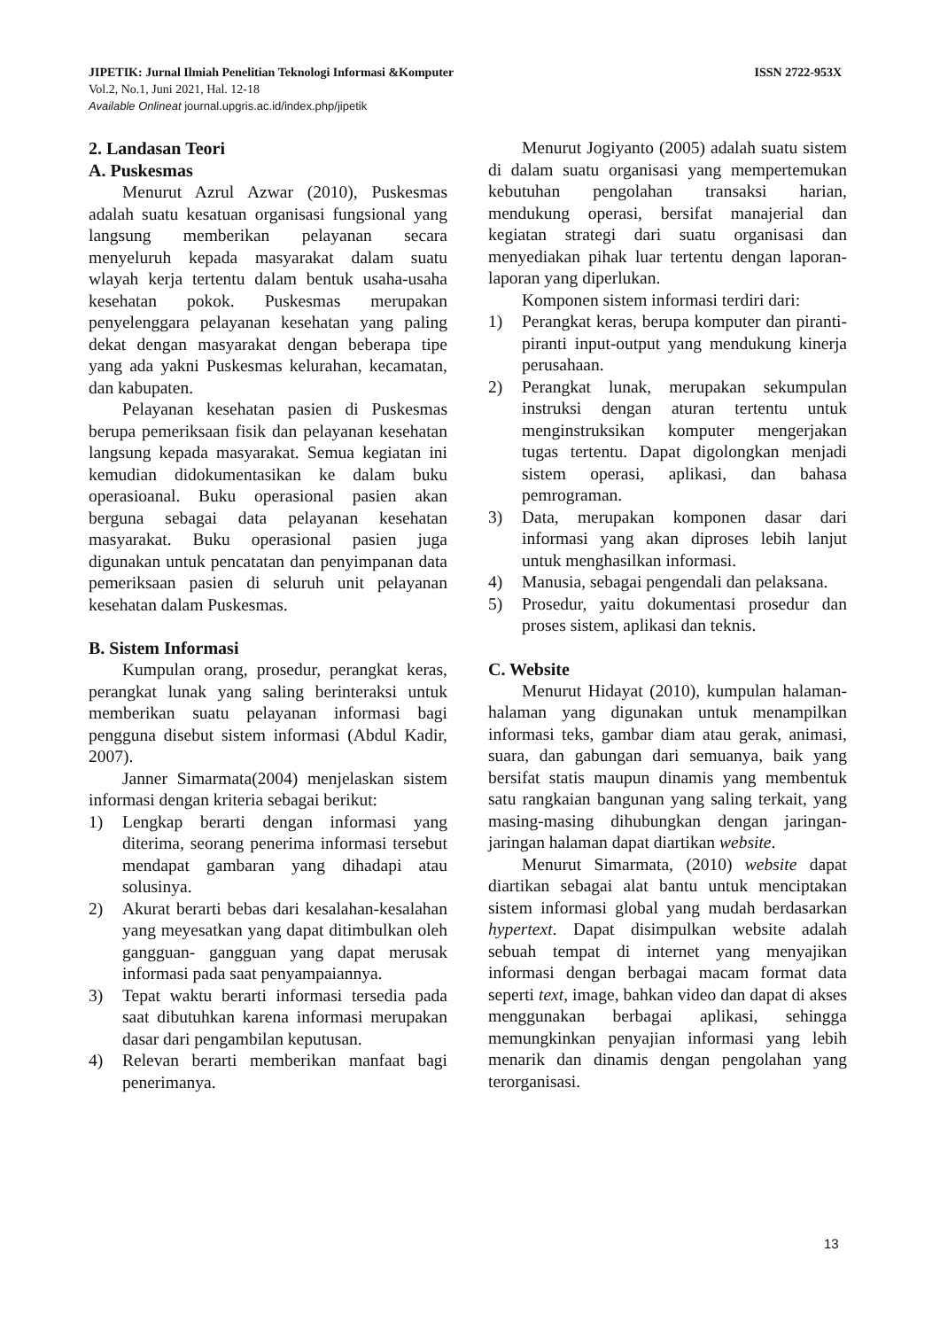JIPETIK: Jurnal Ilmiah Penelitian Teknologi Informasi &Komputer ISSN 2722-953X
Vol.2, No.1, Juni 2021, Hal. 12-18
Available Onlineat journal.upgris.ac.id/index.php/jipetik
2. Landasan Teori
A. Puskesmas
Menurut Azrul Azwar (2010), Puskesmas adalah suatu kesatuan organisasi fungsional yang langsung memberikan pelayanan secara menyeluruh kepada masyarakat dalam suatu wlayah kerja tertentu dalam bentuk usaha-usaha kesehatan pokok. Puskesmas merupakan penyelenggara pelayanan kesehatan yang paling dekat dengan masyarakat dengan beberapa tipe yang ada yakni Puskesmas kelurahan, kecamatan, dan kabupaten.
Pelayanan kesehatan pasien di Puskesmas berupa pemeriksaan fisik dan pelayanan kesehatan langsung kepada masyarakat. Semua kegiatan ini kemudian didokumentasikan ke dalam buku operasioanal. Buku operasional pasien akan berguna sebagai data pelayanan kesehatan masyarakat. Buku operasional pasien juga digunakan untuk pencatatan dan penyimpanan data pemeriksaan pasien di seluruh unit pelayanan kesehatan dalam Puskesmas.
B. Sistem Informasi
Kumpulan orang, prosedur, perangkat keras, perangkat lunak yang saling berinteraksi untuk memberikan suatu pelayanan informasi bagi pengguna disebut sistem informasi (Abdul Kadir, 2007).
Janner Simarmata(2004) menjelaskan sistem informasi dengan kriteria sebagai berikut:
1) Lengkap berarti dengan informasi yang diterima, seorang penerima informasi tersebut mendapat gambaran yang dihadapi atau solusinya.
2) Akurat berarti bebas dari kesalahan-kesalahan yang meyesatkan yang dapat ditimbulkan oleh gangguan- gangguan yang dapat merusak informasi pada saat penyampaiannya.
3) Tepat waktu berarti informasi tersedia pada saat dibutuhkan karena informasi merupakan dasar dari pengambilan keputusan.
4) Relevan berarti memberikan manfaat bagi penerimanya.
Menurut Jogiyanto (2005) adalah suatu sistem di dalam suatu organisasi yang mempertemukan kebutuhan pengolahan transaksi harian, mendukung operasi, bersifat manajerial dan kegiatan strategi dari suatu organisasi dan menyediakan pihak luar tertentu dengan laporan-laporan yang diperlukan.
Komponen sistem informasi terdiri dari:
1) Perangkat keras, berupa komputer dan piranti-piranti input-output yang mendukung kinerja perusahaan.
2) Perangkat lunak, merupakan sekumpulan instruksi dengan aturan tertentu untuk menginstruksikan komputer mengerjakan tugas tertentu. Dapat digolongkan menjadi sistem operasi, aplikasi, dan bahasa pemrograman.
3) Data, merupakan komponen dasar dari informasi yang akan diproses lebih lanjut untuk menghasilkan informasi.
4) Manusia, sebagai pengendali dan pelaksana.
5) Prosedur, yaitu dokumentasi prosedur dan proses sistem, aplikasi dan teknis.
C. Website
Menurut Hidayat (2010), kumpulan halaman-halaman yang digunakan untuk menampilkan informasi teks, gambar diam atau gerak, animasi, suara, dan gabungan dari semuanya, baik yang bersifat statis maupun dinamis yang membentuk satu rangkaian bangunan yang saling terkait, yang masing-masing dihubungkan dengan jaringan-jaringan halaman dapat diartikan website.
Menurut Simarmata, (2010) website dapat diartikan sebagai alat bantu untuk menciptakan sistem informasi global yang mudah berdasarkan hypertext. Dapat disimpulkan website adalah sebuah tempat di internet yang menyajikan informasi dengan berbagai macam format data seperti text, image, bahkan video dan dapat di akses menggunakan berbagai aplikasi, sehingga memungkinkan penyajian informasi yang lebih menarik dan dinamis dengan pengolahan yang terorganisasi.
13